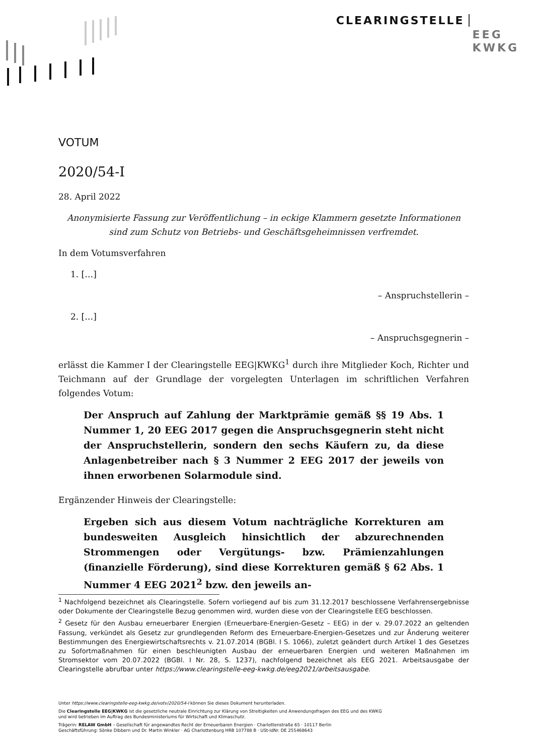CLEARINGSTELLE EEG
KWKG
VOTUM
2020/54-I
28. April 2022
Anonymisierte Fassung zur Veröffentlichung – in eckige Klammern gesetzte Informationen sind zum Schutz von Betriebs- und Geschäftsgeheimnissen verfremdet.
In dem Votumsverfahren
1. […]
– Anspruchstellerin –
2. […]
– Anspruchsgegnerin –
erlässt die Kammer I der Clearingstelle EEG|KWKG<sup>1</sup> durch ihre Mitglieder Koch, Richter und Teichmann auf der Grundlage der vorgelegten Unterlagen im schriftlichen Verfahren folgendes Votum:
Der Anspruch auf Zahlung der Marktprämie gemäß §§ 19 Abs. 1 Nummer 1, 20 EEG 2017 gegen die Anspruchsgegnerin steht nicht der Anspruchstellerin, sondern den sechs Käufern zu, da diese Anlagenbetreiber nach § 3 Nummer 2 EEG 2017 der jeweils von ihnen erworbenen Solarmodule sind.
Ergänzender Hinweis der Clearingstelle:
Ergeben sich aus diesem Votum nachträgliche Korrekturen am bundesweiten Ausgleich hinsichtlich der abzurechnenden Strommengen oder Vergütungs- bzw. Prämienzahlungen (finanzielle Förderung), sind diese Korrekturen gemäß § 62 Abs. 1 Nummer 4 EEG 2021<sup>2</sup> bzw. den jeweils an-
<sup>1</sup> Nachfolgend bezeichnet als Clearingstelle. Sofern vorliegend auf bis zum 31.12.2017 beschlossene Verfahrensergebnisse oder Dokumente der Clearingstelle Bezug genommen wird, wurden diese von der Clearingstelle EEG beschlossen.
<sup>2</sup> Gesetz für den Ausbau erneuerbarer Energien (Erneuerbare-Energien-Gesetz – EEG) in der v. 29.07.2022 an geltenden Fassung, verkündet als Gesetz zur grundlegenden Reform des Erneuerbare-Energien-Gesetzes und zur Änderung weiterer Bestimmungen des Energiewirtschaftsrechts v. 21.07.2014 (BGBl. I S. 1066), zuletzt geändert durch Artikel 1 des Gesetzes zu Sofortmaßnahmen für einen beschleunigten Ausbau der erneuerbaren Energien und weiteren Maßnahmen im Stromsektor vom 20.07.2022 (BGBl. I Nr. 28, S. 1237), nachfolgend bezeichnet als EEG 2021. Arbeitsausgabe der Clearingstelle abrufbar unter https://www.clearingstelle-eeg-kwkg.de/eeg2021/arbeitsausgabe.
Unter https://www.clearingstelle-eeg-kwkg.de/votv/2020/54-I können Sie dieses Dokument herunterladen.
Die Clearingstelle EEG|KWKG ist die gesetzliche neutrale Einrichtung zur Klärung von Streitigkeiten und Anwendungsfragen des EEG und des KWKG
und wird betrieben im Auftrag des Bundesministeriums für Wirtschaft und Klimaschutz.
Trägerin: RELAW GmbH – Gesellschaft für angewandtes Recht der Erneuerbaren Energien · Charlottenstraße 65 · 10117 Berlin
Geschäftsführung: Sönke Dibbern und Dr. Martin Winkler · AG Charlottenburg HRB 107788 B · USt-IdNr. DE 255468643